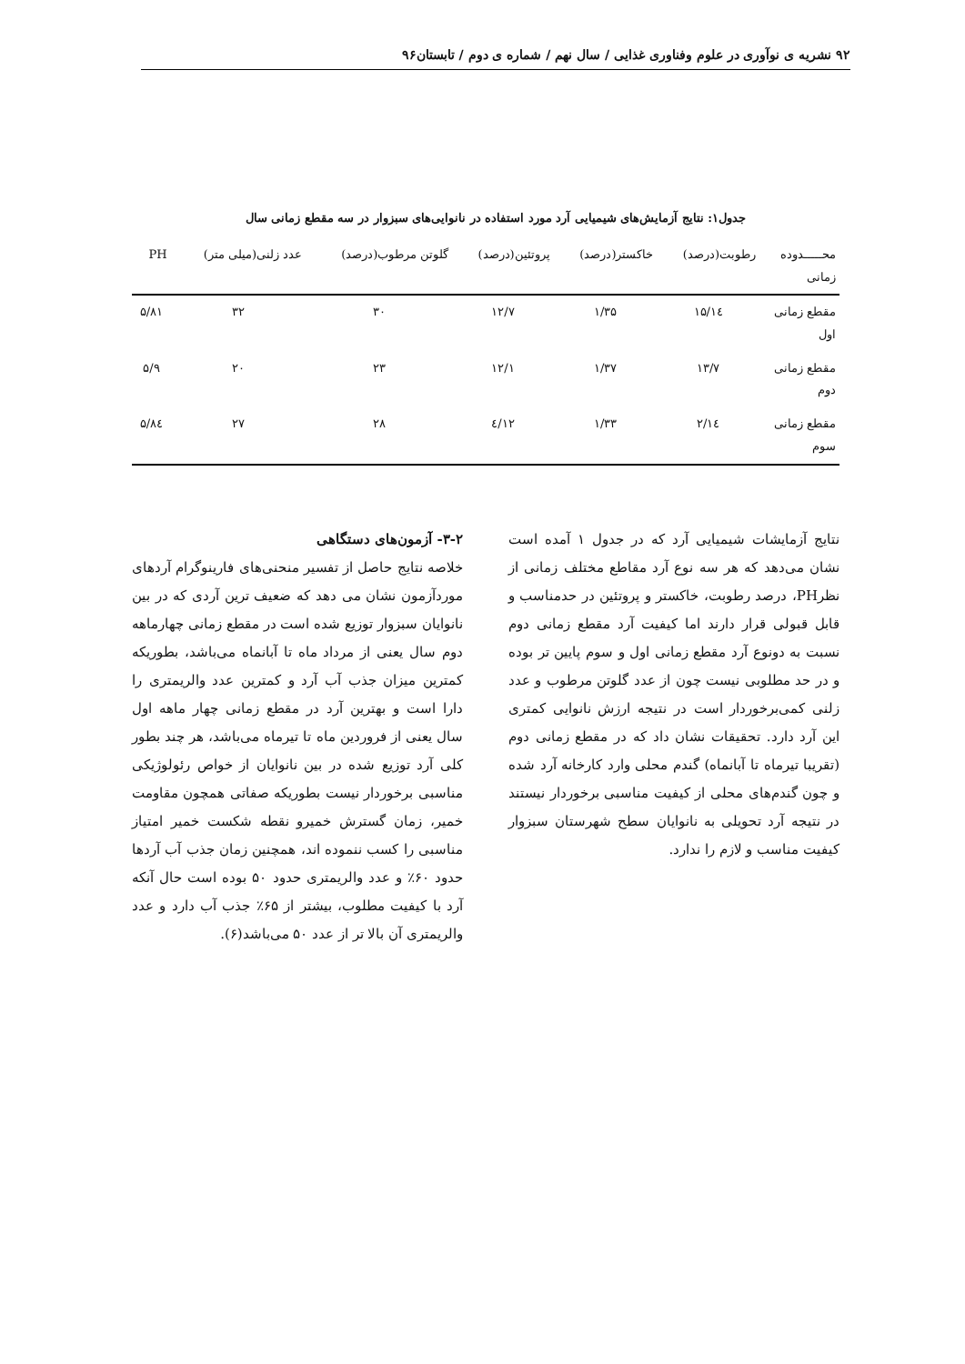۹۲ نشریه ی نوآوری در علوم وفناوری غذایی / سال نهم / شماره ی دوم / تابستان۹۶
جدول۱: نتایج آزمایش‌های شیمیایی آرد مورد استفاده در نانوایی‌های سبزوار در سه مقطع زمانی سال
| محـــــدوده زمانی | رطوبت(درصد) | خاکستر(درصد) | پروتئین(درصد) | گلوتن مرطوب(درصد) | عدد زلنی(میلی متر) | PH |
| --- | --- | --- | --- | --- | --- | --- |
| مقطع زمانی اول | ۱٤/۱۵ | ۱/۳۵ | ۱۲/۷ | ۳۰ | ۳۲ | ۵/۸۱ |
| مقطع زمانی دوم | ۱۳/۷ | ۱/۳۷ | ۱۲/۱ | ۲۳ | ۲۰ | ۵/۹ |
| مقطع زمانی سوم | ۱٤/۲ | ۱/۳۳ | ۱۲/٤ | ۲۸ | ۲۷ | ۵/۸٤ |
نتایج آزمایشات شیمیایی آرد که در جدول ۱ آمده است نشان می‌دهد که هر سه نوع آرد مقاطع مختلف زمانی از نظرPH، درصد رطوبت، خاکستر و پروتئین در حدمناسب و قابل قبولی قرار دارند اما کیفیت آرد مقطع زمانی دوم نسبت به دونوع آرد مقطع زمانی اول و سوم پایین تر بوده و در حد مطلوبی نیست چون از عدد گلوتن مرطوب و عدد زلنی کمی‌برخوردار است در نتیجه ارزش نانوایی کمتری این آرد دارد. تحقیقات نشان داد که در مقطع زمانی دوم (تقریبا تیرماه تا آبانماه) گندم محلی وارد کارخانه آرد شده و چون گندم‌های محلی از کیفیت مناسبی برخوردار نیستند در نتیجه آرد تحویلی به نانوایان سطح شهرستان سبزوار کیفیت مناسب و لازم را ندارد.
۳-۲- آزمون‌های دستگاهی
خلاصه نتایج حاصل از تفسیر منحنی‌های فارینوگرام آردهای موردآزمون نشان می دهد که ضعیف ترین آردی که در بین نانوایان سبزوار توزیع شده است در مقطع زمانی چهارماهه دوم سال یعنی از مرداد ماه تا آبانماه می‌باشد، بطوریکه کمترین میزان جذب آب آرد و کمترین عدد والریمتری را دارا است و بهترین آرد در مقطع زمانی چهار ماهه اول سال یعنی از فروردین ماه تا تیرماه می‌باشد، هر چند بطور کلی آرد توزیع شده در بین نانوایان از خواص رئولوژیکی مناسبی برخوردار نیست بطوریکه صفاتی همچون مقاومت خمیر، زمان گسترش خمیرو نقطه شکست خمیر امتیاز مناسبی را کسب ننموده اند، همچنین زمان جذب آب آردها حدود ۶۰٪ و عدد والریمتری حدود ۵۰ بوده است حال آنکه آرد با کیفیت مطلوب، بیشتر از ۶۵٪ جذب آب دارد و عدد والریمتری آن بالا تر از عدد ۵۰ می‌باشد(۶).